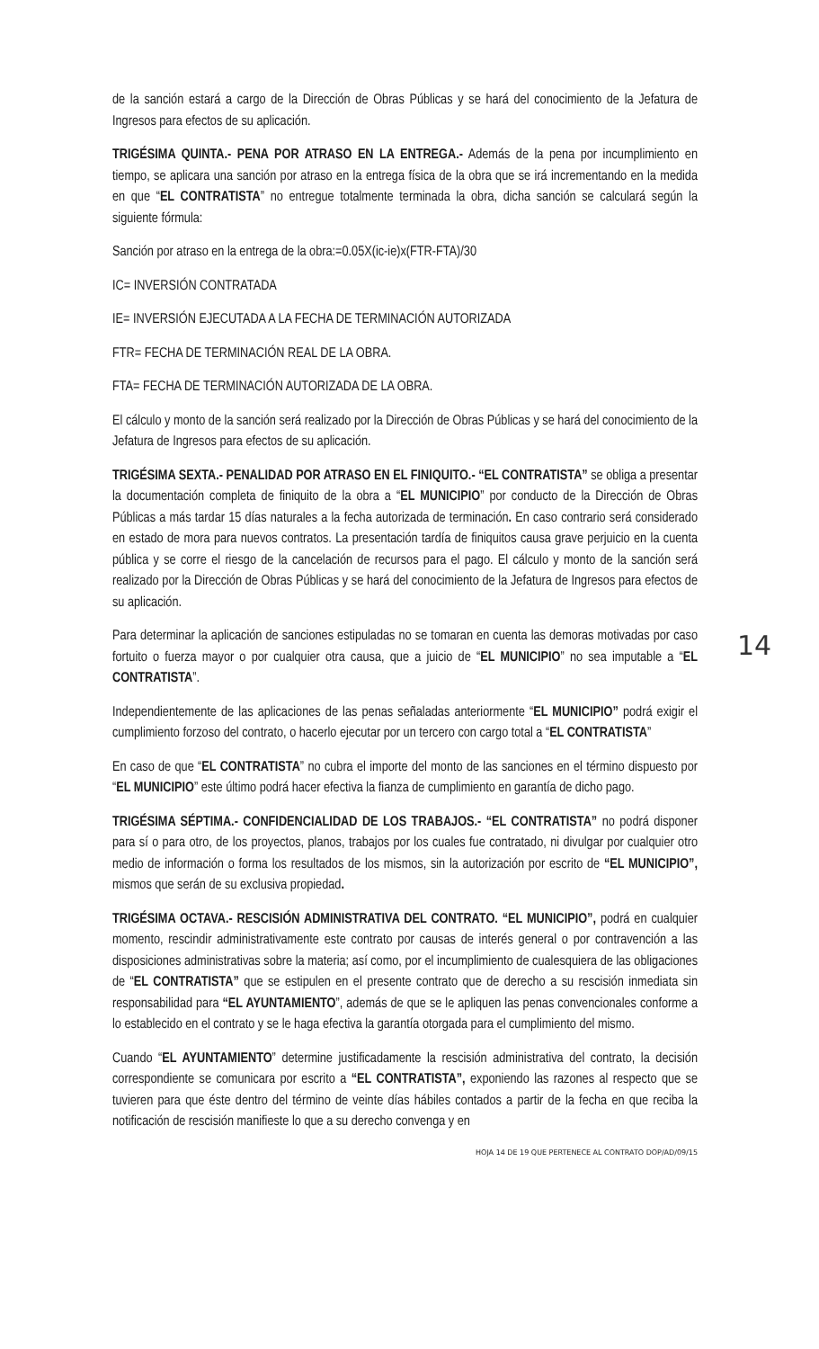de la sanción estará a cargo de la Dirección de Obras Públicas y se hará del conocimiento de la Jefatura de Ingresos para efectos de su aplicación.
TRIGÉSIMA QUINTA.- PENA POR ATRASO EN LA ENTREGA.- Además de la pena por incumplimiento en tiempo, se aplicara una sanción por atraso en la entrega física de la obra que se irá incrementando en la medida en que “EL CONTRATISTA” no entregue totalmente terminada la obra, dicha sanción se calculará según la siguiente fórmula:
Sanción por atraso en la entrega de la obra:=0.05X(ic-ie)x(FTR-FTA)/30
IC= INVERSIÓN CONTRATADA
IE= INVERSIÓN EJECUTADA A LA FECHA DE TERMINACIÓN AUTORIZADA
FTR= FECHA DE TERMINACIÓN REAL DE LA OBRA.
FTA= FECHA DE TERMINACIÓN AUTORIZADA DE LA OBRA.
El cálculo y monto de la sanción será realizado por la Dirección de Obras Públicas y se hará del conocimiento de la Jefatura de Ingresos para efectos de su aplicación.
TRIGÉSIMA SEXTA.- PENALIDAD POR ATRASO EN EL FINIQUITO.- “EL CONTRATISTA” se obliga a presentar la documentación completa de finiquito de la obra a “EL MUNICIPIO” por conducto de la Dirección de Obras Públicas a más tardar 15 días naturales a la fecha autorizada de terminación. En caso contrario será considerado en estado de mora para nuevos contratos. La presentación tardía de finiquitos causa grave perjuicio en la cuenta pública y se corre el riesgo de la cancelación de recursos para el pago. El cálculo y monto de la sanción será realizado por la Dirección de Obras Públicas y se hará del conocimiento de la Jefatura de Ingresos para efectos de su aplicación.
Para determinar la aplicación de sanciones estipuladas no se tomaran en cuenta las demoras motivadas por caso fortuito o fuerza mayor o por cualquier otra causa, que a juicio de “EL MUNICIPIO” no sea imputable a “EL CONTRATISTA”.
Independientemente de las aplicaciones de las penas señaladas anteriormente “EL MUNICIPIO” podrá exigir el cumplimiento forzoso del contrato, o hacerlo ejecutar por un tercero con cargo total a “EL CONTRATISTA”
En caso de que “EL CONTRATISTA” no cubra el importe del monto de las sanciones en el término dispuesto por “EL MUNICIPIO” este último podrá hacer efectiva la fianza de cumplimiento en garantía de dicho pago.
TRIGÉSIMA SÉPTIMA.- CONFIDENCIALIDAD DE LOS TRABAJOS.- “EL CONTRATISTA” no podrá disponer para sí o para otro, de los proyectos, planos, trabajos por los cuales fue contratado, ni divulgar por cualquier otro medio de información o forma los resultados de los mismos, sin la autorización por escrito de “EL MUNICIPIO”, mismos que serán de su exclusiva propiedad.
TRIGÉSIMA OCTAVA.- RESCISIÓN ADMINISTRATIVA DEL CONTRATO. “EL MUNICIPIO”, podrá en cualquier momento, rescindir administrativamente este contrato por causas de interés general o por contravención a las disposiciones administrativas sobre la materia; así como, por el incumplimiento de cualesquiera de las obligaciones de “EL CONTRATISTA” que se estipulen en el presente contrato que de derecho a su rescisión inmediata sin responsabilidad para “EL AYUNTAMIENTO”, además de que se le apliquen las penas convencionales conforme a lo establecido en el contrato y se le haga efectiva la garantía otorgada para el cumplimiento del mismo.
Cuando “EL AYUNTAMIENTO” determine justificadamente la rescisión administrativa del contrato, la decisión correspondiente se comunicara por escrito a “EL CONTRATISTA”, exponiendo las razones al respecto que se tuvieren para que éste dentro del término de veinte días hábiles contados a partir de la fecha en que reciba la notificación de rescisión manifieste lo que a su derecho convenga y en
HOJA 14 DE 19 QUE PERTENECE AL CONTRATO DOP/AD/09/15
14